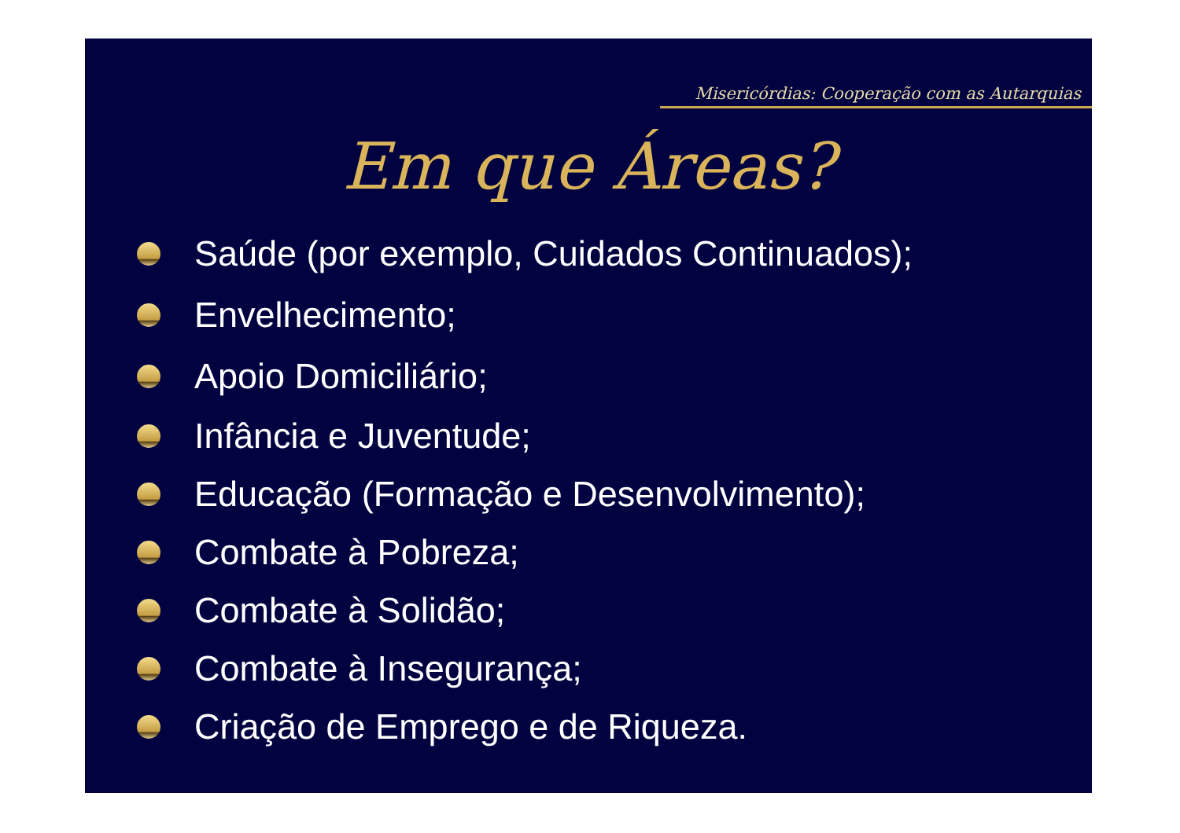Misericórdias: Cooperação com as Autarquias
Em que Áreas?
Saúde (por exemplo, Cuidados Continuados);
Envelhecimento;
Apoio Domiciliário;
Infância e Juventude;
Educação (Formação e Desenvolvimento);
Combate à Pobreza;
Combate à Solidão;
Combate à Insegurança;
Criação de Emprego e de Riqueza.